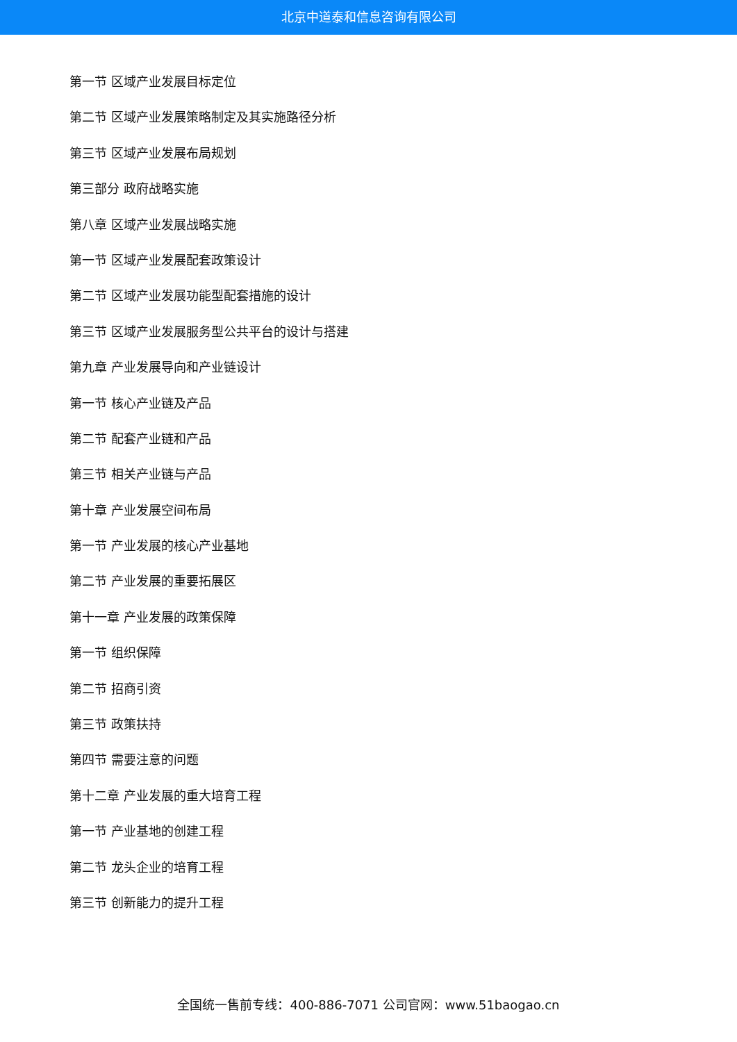北京中道泰和信息咨询有限公司
第一节 区域产业发展目标定位
第二节 区域产业发展策略制定及其实施路径分析
第三节 区域产业发展布局规划
第三部分 政府战略实施
第八章 区域产业发展战略实施
第一节 区域产业发展配套政策设计
第二节 区域产业发展功能型配套措施的设计
第三节 区域产业发展服务型公共平台的设计与搭建
第九章 产业发展导向和产业链设计
第一节 核心产业链及产品
第二节 配套产业链和产品
第三节 相关产业链与产品
第十章 产业发展空间布局
第一节 产业发展的核心产业基地
第二节 产业发展的重要拓展区
第十一章 产业发展的政策保障
第一节 组织保障
第二节 招商引资
第三节 政策扶持
第四节 需要注意的问题
第十二章 产业发展的重大培育工程
第一节 产业基地的创建工程
第二节 龙头企业的培育工程
第三节 创新能力的提升工程
全国统一售前专线：400-886-7071 公司官网：www.51baogao.cn